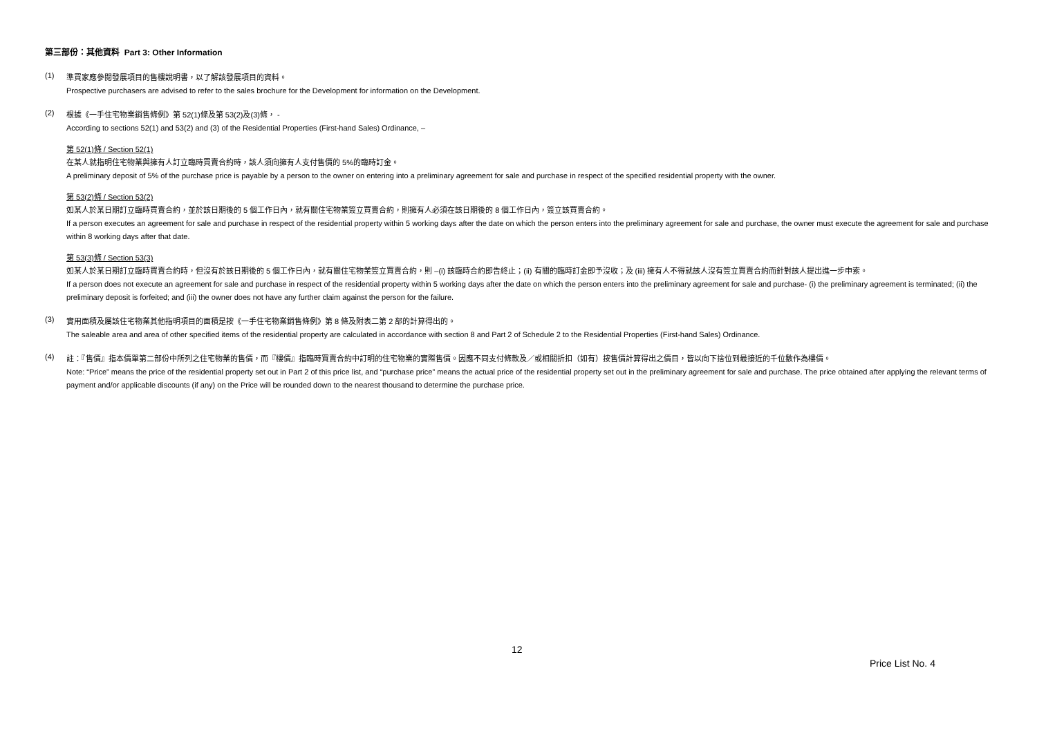第三部份：其他資料 Part 3: Other Information
(1)
準買家應參閱發展項目的售樓說明書，以了解該發展項目的資料。
Prospective purchasers are advised to refer to the sales brochure for the Development for information on the Development.
(2)
根據《一手住宅物業銷售條例》第 52(1)條及第 53(2)及(3)條， -
According to sections 52(1) and 53(2) and (3) of the Residential Properties (First-hand Sales) Ordinance, –
第 52(1)條 / Section 52(1)
在某人就指明住宅物業與擁有人訂立臨時買賣合約時，該人須向擁有人支付售價的 5%的臨時訂金。
A preliminary deposit of 5% of the purchase price is payable by a person to the owner on entering into a preliminary agreement for sale and purchase in respect of the specified residential property with the owner.
第 53(2)條 / Section 53(2)
如某人於某日期訂立臨時買賣合約，並於該日期後的 5 個工作日內，就有關住宅物業簽立買賣合約，則擁有人必須在該日期後的 8 個工作日內，簽立該買賣合約。
If a person executes an agreement for sale and purchase in respect of the residential property within 5 working days after the date on which the person enters into the preliminary agreement for sale and purchase, the owner must execute the agreement for sale and purchase within 8 working days after that date.
第 53(3)條 / Section 53(3)
如某人於某日期訂立臨時買賣合約時，但沒有於該日期後的 5 個工作日內，就有關住宅物業簽立買賣合約，則 –(i) 該臨時合約即告終止；(ii) 有關的臨時訂金即予沒收；及 (iii) 擁有人不得就該人沒有簽立買賣合約而針對該人提出進一步申索。
If a person does not execute an agreement for sale and purchase in respect of the residential property within 5 working days after the date on which the person enters into the preliminary agreement for sale and purchase- (i) the preliminary agreement is terminated; (ii) the preliminary deposit is forfeited; and (iii) the owner does not have any further claim against the person for the failure.
(3)
實用面積及屬該住宅物業其他指明項目的面積是按《一手住宅物業銷售條例》第 8 條及附表二第 2 部的計算得出的。
The saleable area and area of other specified items of the residential property are calculated in accordance with section 8 and Part 2 of Schedule 2 to the Residential Properties (First-hand Sales) Ordinance.
(4)
註：『售價』指本價單第二部份中所列之住宅物業的售價，而『樓價』指臨時買賣合約中訂明的住宅物業的實際售價。因應不同支付條款及／或相關折扣（如有）按售價計算得出之價目，皆以向下捨位到最接近的千位數作為樓價。
Note: “Price” means the price of the residential property set out in Part 2 of this price list, and “purchase price” means the actual price of the residential property set out in the preliminary agreement for sale and purchase. The price obtained after applying the relevant terms of payment and/or applicable discounts (if any) on the Price will be rounded down to the nearest thousand to determine the purchase price.
12
Price List No. 4